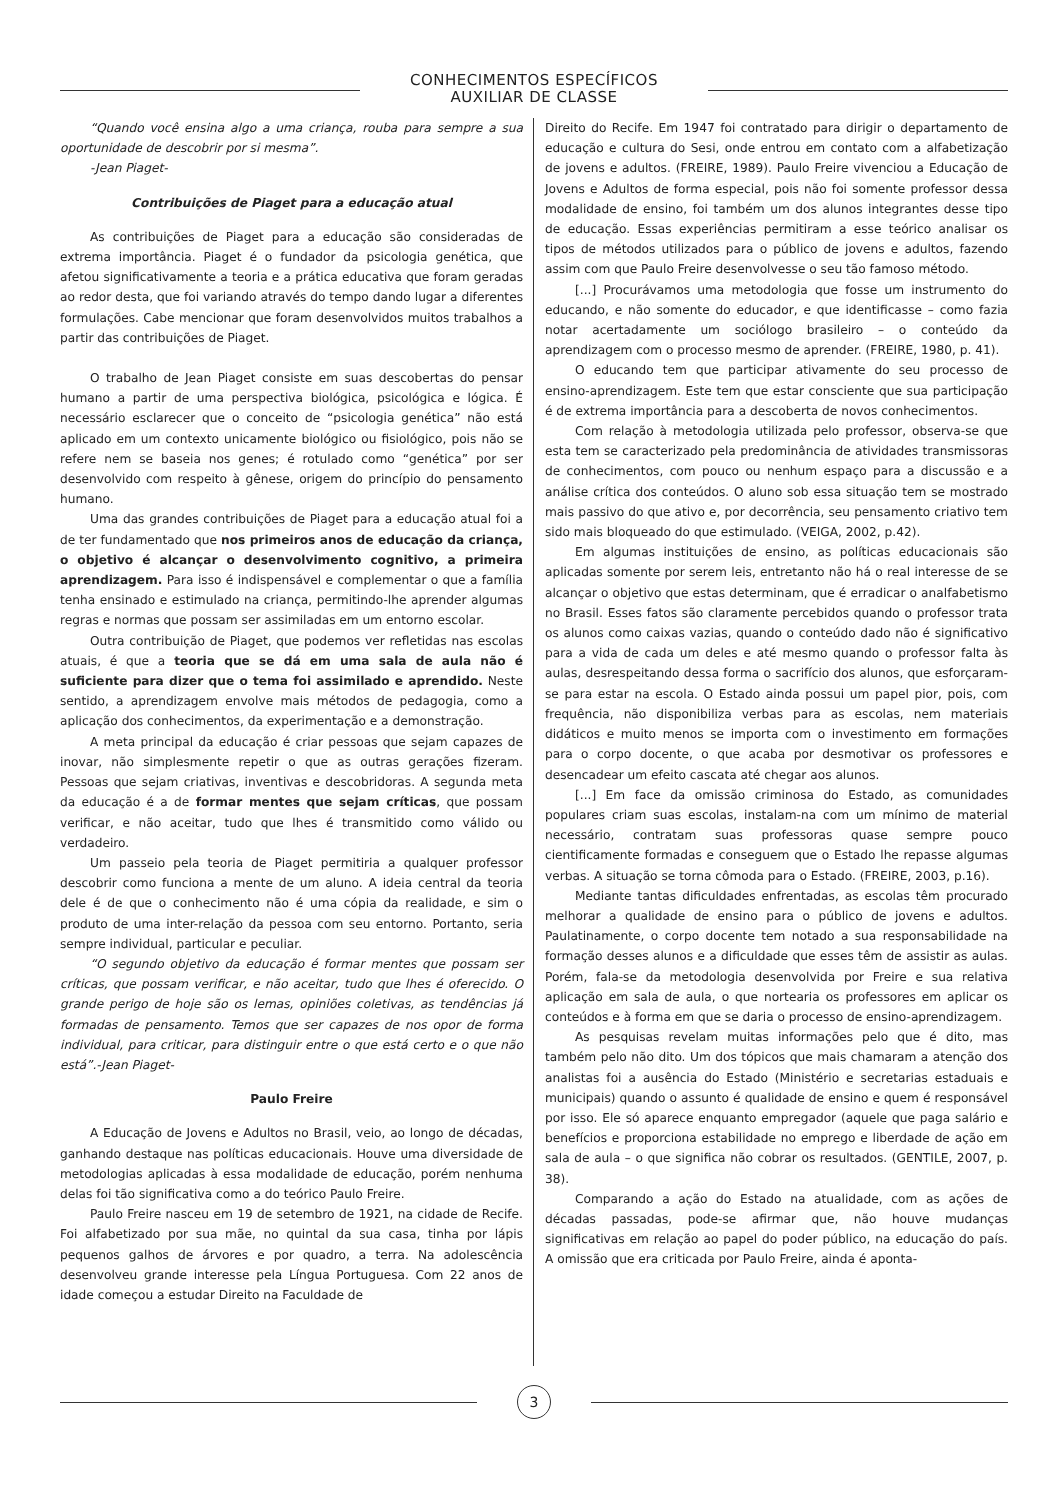CONHECIMENTOS ESPECÍFICOS
AUXILIAR DE CLASSE
“Quando você ensina algo a uma criança, rouba para sempre a sua oportunidade de descobrir por si mesma”.
-Jean Piaget-
Contribuições de Piaget para a educação atual
As contribuições de Piaget para a educação são consideradas de extrema importância. Piaget é o fundador da psicologia genética, que afetou significativamente a teoria e a prática educativa que foram geradas ao redor desta, que foi variando através do tempo dando lugar a diferentes formulações. Cabe mencionar que foram desenvolvidos muitos trabalhos a partir das contribuições de Piaget.
O trabalho de Jean Piaget consiste em suas descobertas do pensar humano a partir de uma perspectiva biológica, psicológica e lógica. É necessário esclarecer que o conceito de “psicologia genética” não está aplicado em um contexto unicamente biológico ou fisiológico, pois não se refere nem se baseia nos genes; é rotulado como “genética” por ser desenvolvido com respeito à gênese, origem do princípio do pensamento humano.
Uma das grandes contribuições de Piaget para a educação atual foi a de ter fundamentado que nos primeiros anos de educação da criança, o objetivo é alcançar o desenvolvimento cognitivo, a primeira aprendizagem. Para isso é indispensável e complementar o que a família tenha ensinado e estimulado na criança, permitindo-lhe aprender algumas regras e normas que possam ser assimiladas em um entorno escolar.
Outra contribuição de Piaget, que podemos ver refletidas nas escolas atuais, é que a teoria que se dá em uma sala de aula não é suficiente para dizer que o tema foi assimilado e aprendido. Neste sentido, a aprendizagem envolve mais métodos de pedagogia, como a aplicação dos conhecimentos, da experimentação e a demonstração.
A meta principal da educação é criar pessoas que sejam capazes de inovar, não simplesmente repetir o que as outras gerações fizeram. Pessoas que sejam criativas, inventivas e descobridoras. A segunda meta da educação é a de formar mentes que sejam críticas, que possam verificar, e não aceitar, tudo que lhes é transmitido como válido ou verdadeiro.
Um passeio pela teoria de Piaget permitiria a qualquer professor descobrir como funciona a mente de um aluno. A ideia central da teoria dele é de que o conhecimento não é uma cópia da realidade, e sim o produto de uma inter-relação da pessoa com seu entorno. Portanto, seria sempre individual, particular e peculiar.
“O segundo objetivo da educação é formar mentes que possam ser críticas, que possam verificar, e não aceitar, tudo que lhes é oferecido. O grande perigo de hoje são os lemas, opiniões coletivas, as tendências já formadas de pensamento. Temos que ser capazes de nos opor de forma individual, para criticar, para distinguir entre o que está certo e o que não está”.-Jean Piaget-
Paulo Freire
A Educação de Jovens e Adultos no Brasil, veio, ao longo de décadas, ganhando destaque nas políticas educacionais. Houve uma diversidade de metodologias aplicadas à essa modalidade de educação, porém nenhuma delas foi tão significativa como a do teórico Paulo Freire.
Paulo Freire nasceu em 19 de setembro de 1921, na cidade de Recife. Foi alfabetizado por sua mãe, no quintal da sua casa, tinha por lápis pequenos galhos de árvores e por quadro, a terra. Na adolescência desenvolveu grande interesse pela Língua Portuguesa. Com 22 anos de idade começou a estudar Direito na Faculdade de
Direito do Recife. Em 1947 foi contratado para dirigir o departamento de educação e cultura do Sesi, onde entrou em contato com a alfabetização de jovens e adultos. (FREIRE, 1989). Paulo Freire vivenciou a Educação de Jovens e Adultos de forma especial, pois não foi somente professor dessa modalidade de ensino, foi também um dos alunos integrantes desse tipo de educação. Essas experiências permitiram a esse teórico analisar os tipos de métodos utilizados para o público de jovens e adultos, fazendo assim com que Paulo Freire desenvolvesse o seu tão famoso método.
[...] Procurávamos uma metodologia que fosse um instrumento do educando, e não somente do educador, e que identificasse – como fazia notar acertadamente um sociólogo brasileiro – o conteúdo da aprendizagem com o processo mesmo de aprender. (FREIRE, 1980, p. 41).
O educando tem que participar ativamente do seu processo de ensino-aprendizagem. Este tem que estar consciente que sua participação é de extrema importância para a descoberta de novos conhecimentos.
Com relação à metodologia utilizada pelo professor, observa-se que esta tem se caracterizado pela predominância de atividades transmissoras de conhecimentos, com pouco ou nenhum espaço para a discussão e a análise crítica dos conteúdos. O aluno sob essa situação tem se mostrado mais passivo do que ativo e, por decorrência, seu pensamento criativo tem sido mais bloqueado do que estimulado. (VEIGA, 2002, p.42).
Em algumas instituições de ensino, as políticas educacionais são aplicadas somente por serem leis, entretanto não há o real interesse de se alcançar o objetivo que estas determinam, que é erradicar o analfabetismo no Brasil. Esses fatos são claramente percebidos quando o professor trata os alunos como caixas vazias, quando o conteúdo dado não é significativo para a vida de cada um deles e até mesmo quando o professor falta às aulas, desrespeitando dessa forma o sacrifício dos alunos, que esforçaram-se para estar na escola. O Estado ainda possui um papel pior, pois, com frequência, não disponibiliza verbas para as escolas, nem materiais didáticos e muito menos se importa com o investimento em formações para o corpo docente, o que acaba por desmotivar os professores e desencadear um efeito cascata até chegar aos alunos.
[...] Em face da omissão criminosa do Estado, as comunidades populares criam suas escolas, instalam-na com um mínimo de material necessário, contratam suas professoras quase sempre pouco cientificamente formadas e conseguem que o Estado lhe repasse algumas verbas. A situação se torna cômoda para o Estado. (FREIRE, 2003, p.16).
Mediante tantas dificuldades enfrentadas, as escolas têm procurado melhorar a qualidade de ensino para o público de jovens e adultos. Paulatinamente, o corpo docente tem notado a sua responsabilidade na formação desses alunos e a dificuldade que esses têm de assistir as aulas. Porém, fala-se da metodologia desenvolvida por Freire e sua relativa aplicação em sala de aula, o que nortearia os professores em aplicar os conteúdos e à forma em que se daria o processo de ensino-aprendizagem.
As pesquisas revelam muitas informações pelo que é dito, mas também pelo não dito. Um dos tópicos que mais chamaram a atenção dos analistas foi a ausência do Estado (Ministério e secretarias estaduais e municipais) quando o assunto é qualidade de ensino e quem é responsável por isso. Ele só aparece enquanto empregador (aquele que paga salário e benefícios e proporciona estabilidade no emprego e liberdade de ação em sala de aula – o que significa não cobrar os resultados. (GENTILE, 2007, p. 38).
Comparando a ação do Estado na atualidade, com as ações de décadas passadas, pode-se afirmar que, não houve mudanças significativas em relação ao papel do poder público, na educação do país. A omissão que era criticada por Paulo Freire, ainda é aponta-
3